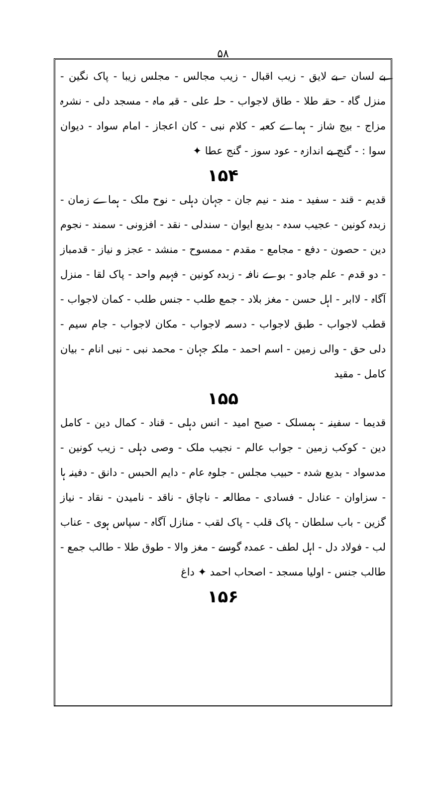۵۸
بے لسان - بے لایق - زیب اقبال - زیب مجالس - مجلس زیبا - پاک نگین - منزل گاہ - حقہ طلا - طاق لاجواب - حلہ علی - قبہ ماہ - مسجد دلی - نشرہ مزاج - بیج شاز - ہماے کعبہ - کلام نبی - کان اعجاز - امام سواد - دیوان سوا : - گنج بے اندازہ - عود سوز - گنج عطا ✦
۱۵۴
قدیم - قند - سفید - مند - نیم جان - جہان دہلی - نوح ملک - ہماے زمان - زبدہ کونین - عجیب سدہ - بدیع ایوان - سندلی - نقد - افزونی - سمند - نجوم دین - حصون - دفع - مجامع - مقدم - ممسوح - منشد - عجز و نیاز - قدمباز - دو قدم - علم جادو - بوے نافہ - زبدہ کونین - فہیم واحد - پاک لقا - منزل آگاہ - لاابر - اہل حسن - مغز بلاد - جمع طلب - جنس طلب - کمان لاجواب - قطب لاجواب - طبق لاجواب - دسمہ لاجواب - مکان لاجواب - جام سیم - دلی حق - والی زمین - اسم احمد - ملکہ جہان - محمد نبی - نبی انام - بیان کامل - مقید
۱۵۵
قدیما - سفینہ - ہمسلک - صبح امید - انس دہلی - قناد - کمال دین - کامل دین - کوکب زمین - جواب عالم - نجیب ملک - وصی دہلی - زیب کونین - مدسواد - بدیع شدہ - حبیب مجلس - جلوہ عام - دایم الحبس - دانق - دفینہ ہا - سزاوان - عنادل - فسادی - مطالعہ - ناچاق - ناقد - نامیدن - نقاد - نیاز گزین - باب سلطان - پاک قلب - پاک لقب - منازل آگاہ - سپاس ہوی - عناب لب - فولاد دل - اہل لطف - عمدہ گوسے - مغز والا - طوق طلا - طالب جمع - طالب جنس - اولیا مسجد - اصحاب احمد ✦ داغ
۱۵۶